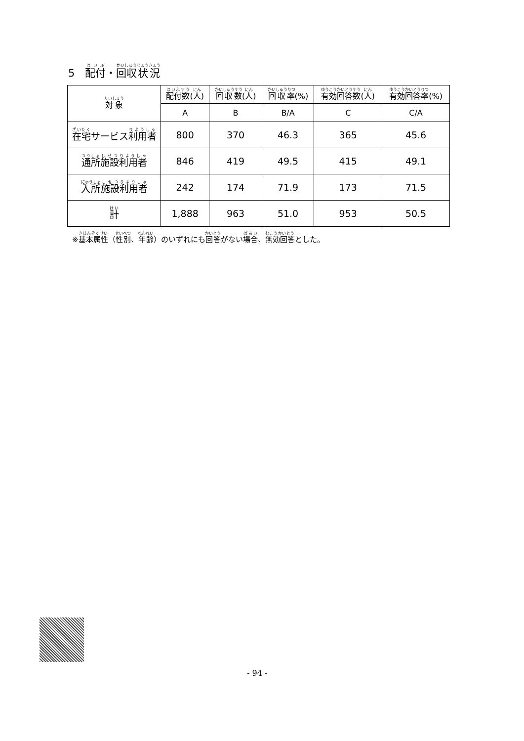5　配付・回収状況
| 対象 | 配付数 ( 人 ) | 回収数 ( 人 ) | 回収率 (%) | 有効回答数 ( 人 ) | 有効回答率 (%) |
| --- | --- | --- | --- | --- | --- |
| | A | B | B/A | C | C/A |
| 在宅 サービス 利用者 | 800 | 370 | 46.3 | 365 | 45.6 |
| 通所 施設 利用者 | 846 | 419 | 49.5 | 415 | 49.1 |
| 入所 施設 利用者 | 242 | 174 | 71.9 | 173 | 71.5 |
| 計 | 1,888 | 963 | 51.0 | 953 | 50.5 |
※基本属性（性別、年齢）のいずれにも回答がない場合、無効回答とした。
- 94 -